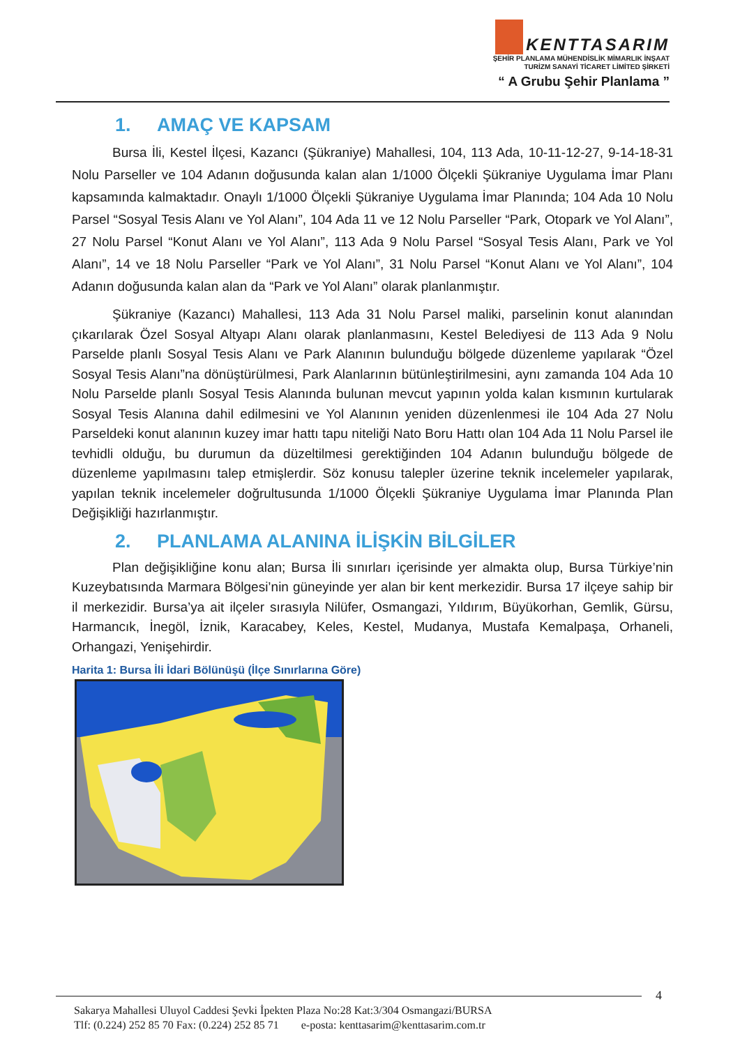KENTTASARIM
ŞEHİR PLANLAMA MÜHENDİSLİK MİMARLIK İNŞAAT
TURİZM SANAYİ TİCARET LİMİTED ŞİRKETİ
“ A Grubu Şehir Planlama ”
1. AMAÇ VE KAPSAM
Bursa İli, Kestel İlçesi, Kazancı (Şükraniye) Mahallesi, 104, 113 Ada, 10-11-12-27, 9-14-18-31 Nolu Parseller ve 104 Adanın doğusunda kalan alan 1/1000 Ölçekli Şükraniye Uygulama İmar Planı kapsamında kalmaktadır. Onaylı 1/1000 Ölçekli Şükraniye Uygulama İmar Planında; 104 Ada 10 Nolu Parsel “Sosyal Tesis Alanı ve Yol Alanı”, 104 Ada 11 ve 12 Nolu Parseller “Park, Otopark ve Yol Alanı”, 27 Nolu Parsel “Konut Alanı ve Yol Alanı”, 113 Ada 9 Nolu Parsel “Sosyal Tesis Alanı, Park ve Yol Alanı”, 14 ve 18 Nolu Parseller “Park ve Yol Alanı”, 31 Nolu Parsel “Konut Alanı ve Yol Alanı”, 104 Adanın doğusunda kalan alan da “Park ve Yol Alanı” olarak planlanmıştır.
Şükraniye (Kazancı) Mahallesi, 113 Ada 31 Nolu Parsel maliki, parselinin konut alanından çıkarılarak Özel Sosyal Altyapı Alanı olarak planlanmasını, Kestel Belediyesi de 113 Ada 9 Nolu Parselde planlı Sosyal Tesis Alanı ve Park Alanının bulunduğu bölgede düzenleme yapılarak “Özel Sosyal Tesis Alanı”na dönüştürülmesi, Park Alanlarının bütünleştirilmesini, aynı zamanda 104 Ada 10 Nolu Parselde planlı Sosyal Tesis Alanında bulunan mevcut yapının yolda kalan kısmının kurtularak Sosyal Tesis Alanına dahil edilmesini ve Yol Alanının yeniden düzenlenmesi ile 104 Ada 27 Nolu Parseldeki konut alanının kuzey imar hattı tapu niteliği Nato Boru Hattı olan 104 Ada 11 Nolu Parsel ile tevhidli olduğu, bu durumun da düzeltilmesi gerektiğinden 104 Adanın bulunduğu bölgede de düzenleme yapılmasını talep etmişlerdir. Söz konusu talepler üzerine teknik incelemeler yapılarak, yapılan teknik incelemeler doğrultusunda 1/1000 Ölçekli Şükraniye Uygulama İmar Planında Plan Değişikliği hazırlanmıştır.
2. PLANLAMA ALANINA İLİŞKİN BİLGİLER
Plan değişikliğine konu alan; Bursa İli sınırları içerisinde yer almakta olup, Bursa Türkiye’nin Kuzeybatısında Marmara Bölgesi’nin güneyinde yer alan bir kent merkezidir. Bursa 17 ilçeye sahip bir il merkezidir. Bursa’ya ait ilçeler sırasıyla Nilüfer, Osmangazi, Yıldırım, Büyükorhan, Gemlik, Gürsu, Harmancık, İnegöl, İznik, Karacabey, Keles, Kestel, Mudanya, Mustafa Kemalpaşa, Orhaneli, Orhangazi, Yenişehirdir.
Harita 1: Bursa İli İdari Bölünüşü (İlçe Sınırlarına Göre)
4
Sakarya Mahallesi Uluyol Caddesi Şevki İpekten Plaza No:28 Kat:3/304 Osmangazi/BURSA
Tlf: (0.224) 252 85 70 Fax: (0.224) 252 85 71 e-posta: kenttasarim@kenttasarim.com.tr